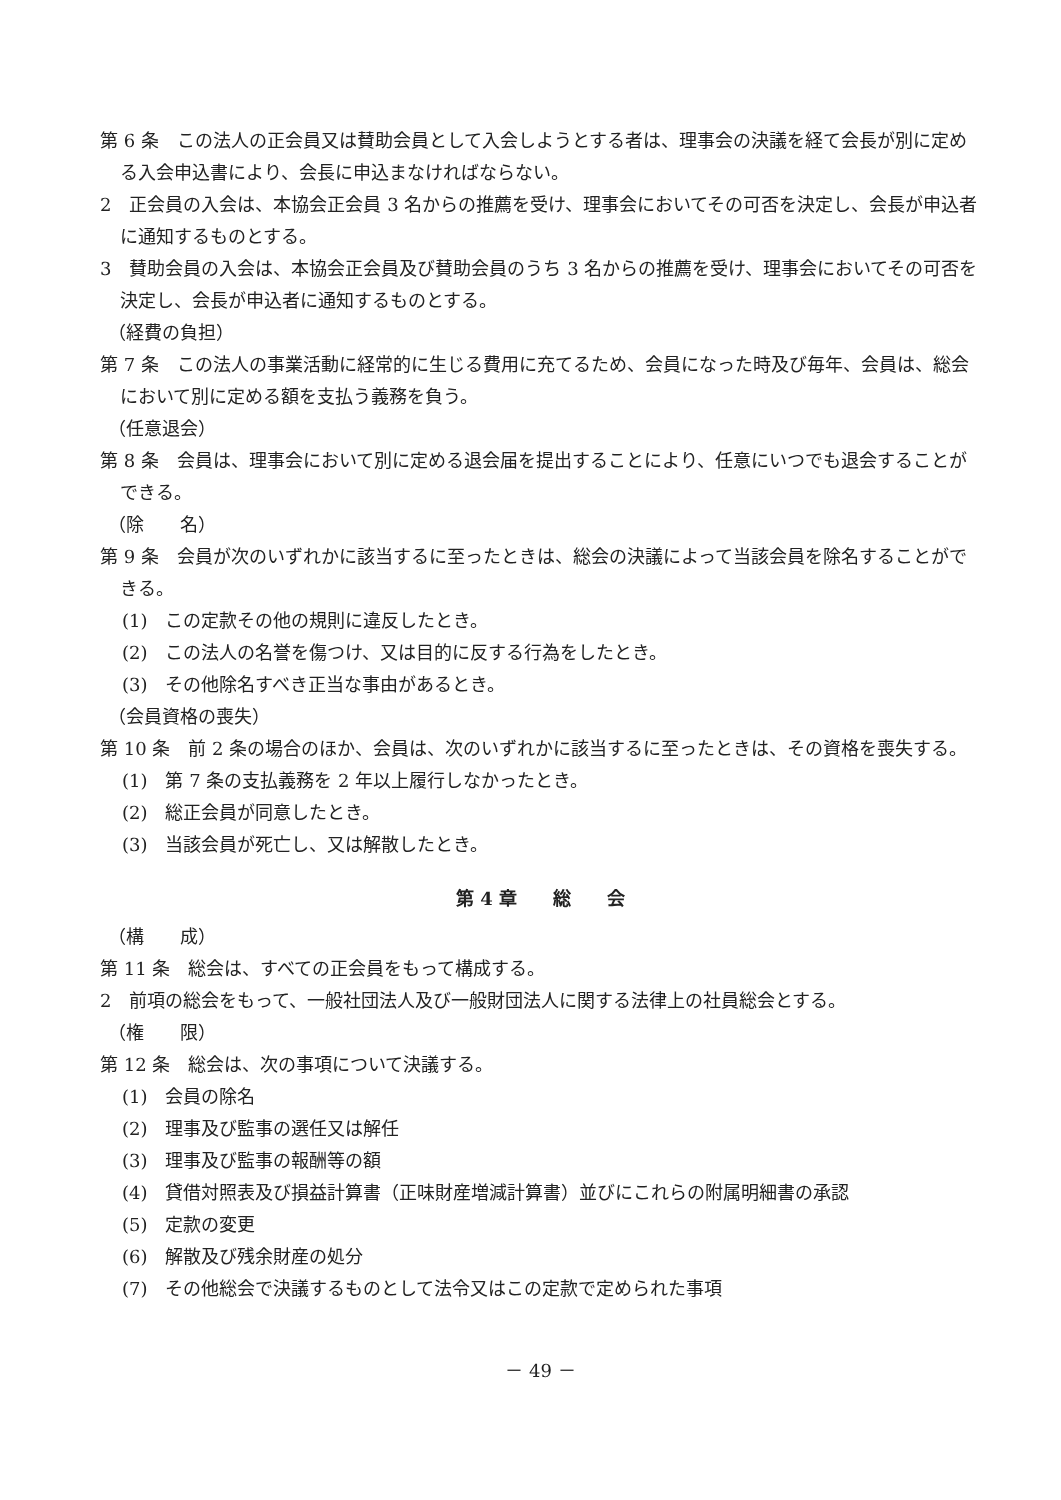第 6 条　この法人の正会員又は賛助会員として入会しようとする者は、理事会の決議を経て会長が別に定める入会申込書により、会長に申込まなければならない。
2　正会員の入会は、本協会正会員 3 名からの推薦を受け、理事会においてその可否を決定し、会長が申込者に通知するものとする。
3　賛助会員の入会は、本協会正会員及び賛助会員のうち 3 名からの推薦を受け、理事会においてその可否を決定し、会長が申込者に通知するものとする。
（経費の負担）
第 7 条　この法人の事業活動に経常的に生じる費用に充てるため、会員になった時及び毎年、会員は、総会において別に定める額を支払う義務を負う。
（任意退会）
第 8 条　会員は、理事会において別に定める退会届を提出することにより、任意にいつでも退会することができる。
（除　　名）
第 9 条　会員が次のいずれかに該当するに至ったときは、総会の決議によって当該会員を除名することができる。
(1)　この定款その他の規則に違反したとき。
(2)　この法人の名誉を傷つけ、又は目的に反する行為をしたとき。
(3)　その他除名すべき正当な事由があるとき。
（会員資格の喪失）
第 10 条　前 2 条の場合のほか、会員は、次のいずれかに該当するに至ったときは、その資格を喪失する。
(1)　第 7 条の支払義務を 2 年以上履行しなかったとき。
(2)　総正会員が同意したとき。
(3)　当該会員が死亡し、又は解散したとき。
第 4 章　　総　　会
（構　　成）
第 11 条　総会は、すべての正会員をもって構成する。
2　前項の総会をもって、一般社団法人及び一般財団法人に関する法律上の社員総会とする。
（権　　限）
第 12 条　総会は、次の事項について決議する。
(1)　会員の除名
(2)　理事及び監事の選任又は解任
(3)　理事及び監事の報酬等の額
(4)　貸借対照表及び損益計算書（正味財産増減計算書）並びにこれらの附属明細書の承認
(5)　定款の変更
(6)　解散及び残余財産の処分
(7)　その他総会で決議するものとして法令又はこの定款で定められた事項
－ 49 －